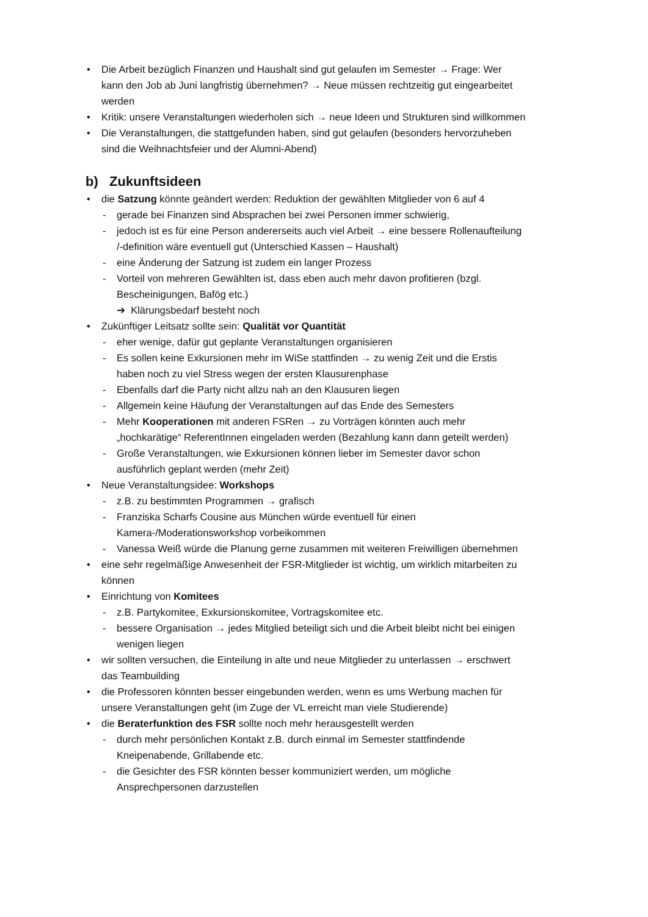• Die Arbeit bezüglich Finanzen und Haushalt sind gut gelaufen im Semester → Frage: Wer kann den Job ab Juni langfristig übernehmen? → Neue müssen rechtzeitig gut eingearbeitet werden
• Kritik: unsere Veranstaltungen wiederholen sich → neue Ideen und Strukturen sind willkommen
• Die Veranstaltungen, die stattgefunden haben, sind gut gelaufen (besonders hervorzuheben sind die Weihnachtsfeier und der Alumni-Abend)
b) Zukunftsideen
• die Satzung könnte geändert werden: Reduktion der gewählten Mitglieder von 6 auf 4
- gerade bei Finanzen sind Absprachen bei zwei Personen immer schwierig,
- jedoch ist es für eine Person andererseits auch viel Arbeit → eine bessere Rollenaufteilung /-definition wäre eventuell gut (Unterschied Kassen – Haushalt)
- eine Änderung der Satzung ist zudem ein langer Prozess
- Vorteil von mehreren Gewählten ist, dass eben auch mehr davon profitieren (bzgl. Bescheinigungen, Bafög etc.)
➔ Klärungsbedarf besteht noch
• Zukünftiger Leitsatz sollte sein: Qualität vor Quantität
- eher wenige, dafür gut geplante Veranstaltungen organisieren
- Es sollen keine Exkursionen mehr im WiSe stattfinden → zu wenig Zeit und die Erstis haben noch zu viel Stress wegen der ersten Klausurenphase
- Ebenfalls darf die Party nicht allzu nah an den Klausuren liegen
- Allgemein keine Häufung der Veranstaltungen auf das Ende des Semesters
- Mehr Kooperationen mit anderen FSRen → zu Vorträgen könnten auch mehr „hochkarätige“ ReferentInnen eingeladen werden (Bezahlung kann dann geteilt werden)
- Große Veranstaltungen, wie Exkursionen können lieber im Semester davor schon ausführlich geplant werden (mehr Zeit)
• Neue Veranstaltungsidee: Workshops
- z.B. zu bestimmten Programmen → grafisch
- Franziska Scharfs Cousine aus München würde eventuell für einen Kamera-/Moderationsworkshop vorbeikommen
- Vanessa Weiß würde die Planung gerne zusammen mit weiteren Freiwilligen übernehmen
• eine sehr regelmäßige Anwesenheit der FSR-Mitglieder ist wichtig, um wirklich mitarbeiten zu können
• Einrichtung von Komitees
- z.B. Partykomitee, Exkursionskomitee, Vortragskomitee etc.
- bessere Organisation → jedes Mitglied beteiligt sich und die Arbeit bleibt nicht bei einigen wenigen liegen
• wir sollten versuchen, die Einteilung in alte und neue Mitglieder zu unterlassen → erschwert das Teambuilding
• die Professoren könnten besser eingebunden werden, wenn es ums Werbung machen für unsere Veranstaltungen geht (im Zuge der VL erreicht man viele Studierende)
• die Beraterfunktion des FSR sollte noch mehr herausgestellt werden
- durch mehr persönlichen Kontakt z.B. durch einmal im Semester stattfindende Kneipenabende, Grillabende etc.
- die Gesichter des FSR könnten besser kommuniziert werden, um mögliche Ansprechpersonen darzustellen